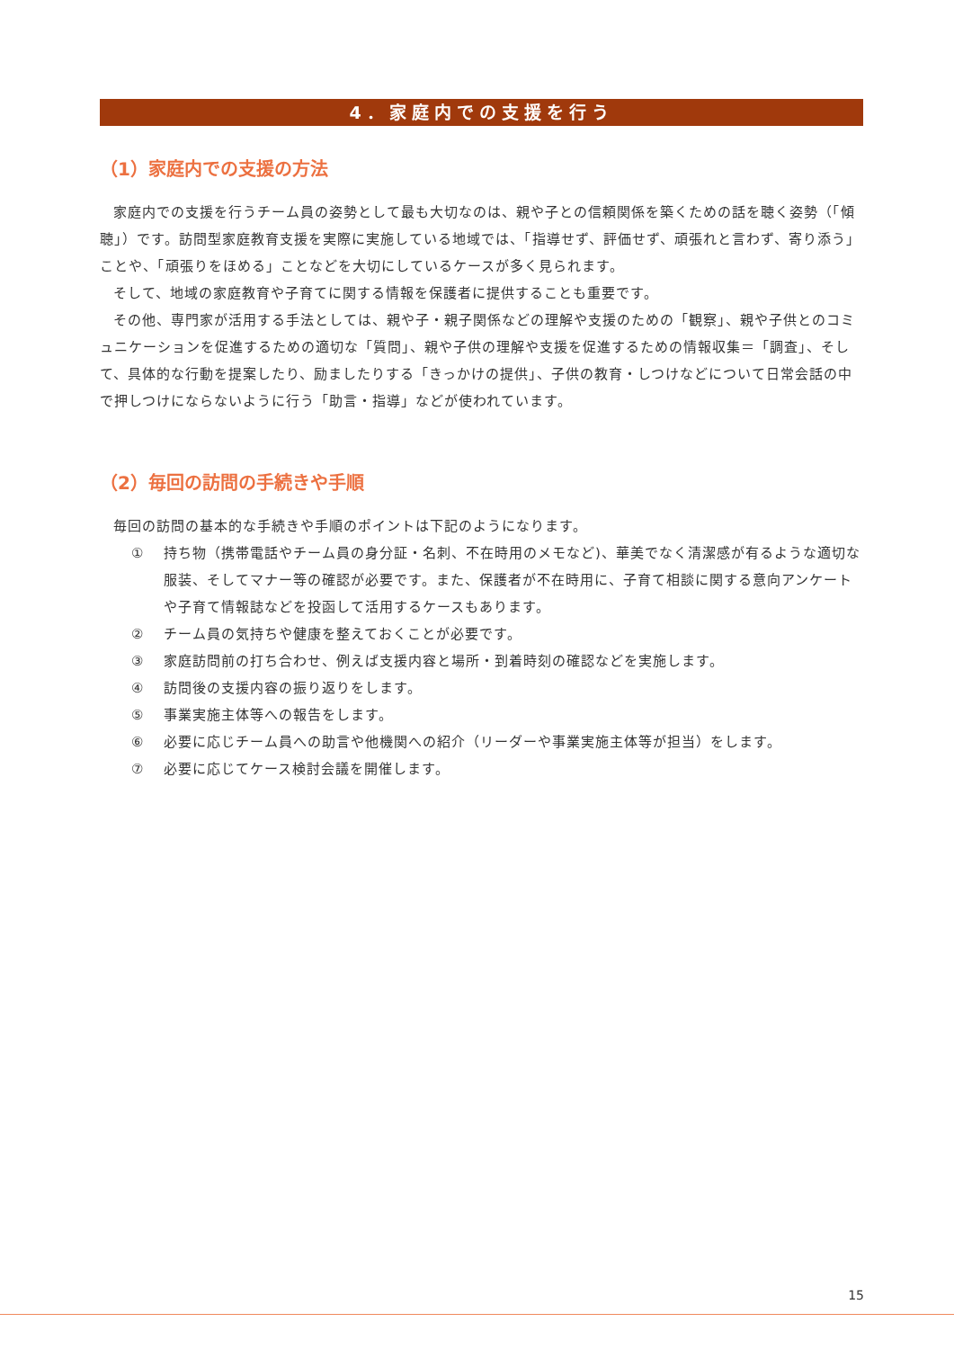4．家庭内での支援を行う
（1）家庭内での支援の方法
家庭内での支援を行うチーム員の姿勢として最も大切なのは、親や子との信頼関係を築くための話を聴く姿勢（「傾聴」）です。訪問型家庭教育支援を実際に実施している地域では、「指導せず、評価せず、頑張れと言わず、寄り添う」ことや、「頑張りをほめる」ことなどを大切にしているケースが多く見られます。
そして、地域の家庭教育や子育てに関する情報を保護者に提供することも重要です。
その他、専門家が活用する手法としては、親や子・親子関係などの理解や支援のための「観察」、親や子供とのコミュニケーションを促進するための適切な「質問」、親や子供の理解や支援を促進するための情報収集＝「調査」、そして、具体的な行動を提案したり、励ましたりする「きっかけの提供」、子供の教育・しつけなどについて日常会話の中で押しつけにならないように行う「助言・指導」などが使われています。
（2）毎回の訪問の手続きや手順
毎回の訪問の基本的な手続きや手順のポイントは下記のようになります。
① 持ち物（携帯電話やチーム員の身分証・名刺、不在時用のメモなど)、華美でなく清潔感が有るような適切な服装、そしてマナー等の確認が必要です。また、保護者が不在時用に、子育て相談に関する意向アンケートや子育て情報誌などを投函して活用するケースもあります。
② チーム員の気持ちや健康を整えておくことが必要です。
③ 家庭訪問前の打ち合わせ、例えば支援内容と場所・到着時刻の確認などを実施します。
④ 訪問後の支援内容の振り返りをします。
⑤ 事業実施主体等への報告をします。
⑥ 必要に応じチーム員への助言や他機関への紹介（リーダーや事業実施主体等が担当）をします。
⑦ 必要に応じてケース検討会議を開催します。
15